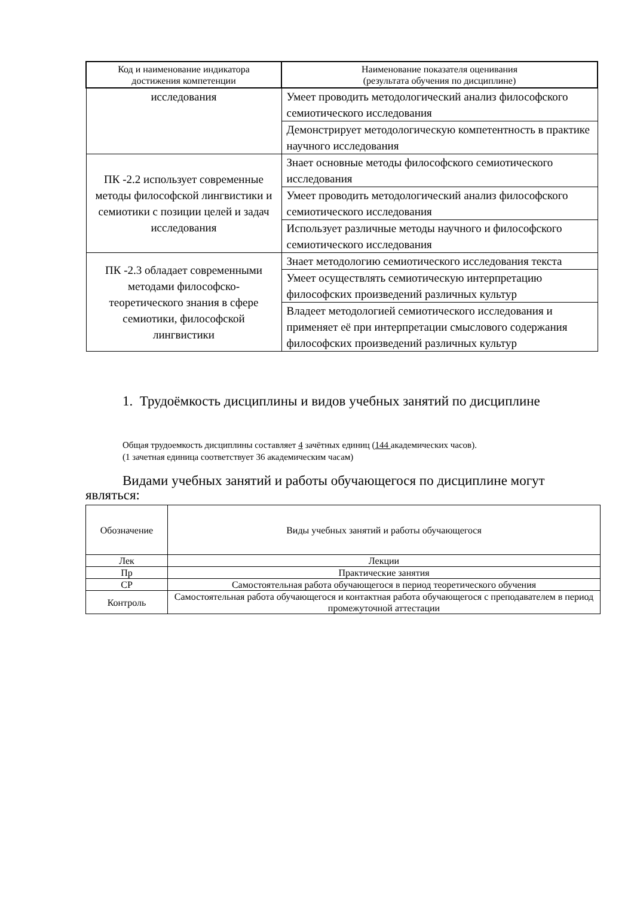| Код и наименование индикатора достижения компетенции | Наименование показателя оценивания (результата обучения по дисциплине) |
| --- | --- |
| исследования | Умеет проводить методологический анализ философского семиотического исследования |
| | Демонстрирует методологическую компетентность в практике научного исследования |
| ПК -2.2 использует современные методы философской лингвистики и семиотики с позиции целей и задач исследования | Знает основные методы философского семиотического исследования |
| | Умеет проводить методологический анализ философского семиотического исследования |
| | Использует различные методы научного и философского семиотического исследования |
| ПК -2.3 обладает современными методами философско-теоретического знания в сфере семиотики, философской лингвистики | Знает методологию семиотического исследования текста |
| | Умеет осуществлять семиотическую интерпретацию философских произведений различных культур |
| | Владеет методологией семиотического исследования и применяет её при интерпретации смыслового содержания философских произведений различных культур |
1. Трудоёмкость дисциплины и видов учебных занятий по дисциплине
Общая трудоемкость дисциплины составляет 4 зачётных единиц (144 академических часов).
(1 зачетная единица соответствует 36 академическим часам)
Видами учебных занятий и работы обучающегося по дисциплине могут являться:
| Обозначение | Виды учебных занятий и работы обучающегося |
| Лек | Лекции |
| Пр | Практические занятия |
| СР | Самостоятельная работа обучающегося в период теоретического обучения |
| Контроль | Самостоятельная работа обучающегося и контактная работа обучающегося с преподавателем в период промежуточной аттестации |